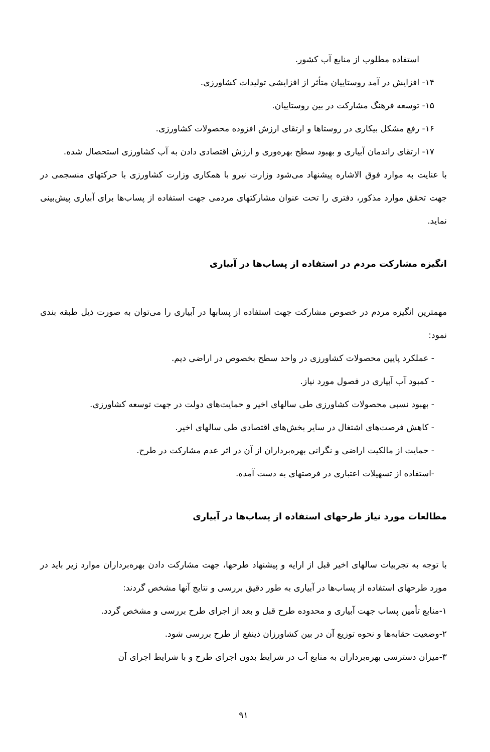استفاده مطلوب از منابع آب کشور.
۱۴- افزایش در آمد روستاییان متأثر از افزایشی تولیدات کشاورزی.
۱۵- توسعه فرهنگ مشارکت در بین روستاییان.
۱۶- رفع مشکل بیکاری در روستاها و ارتقای ارزش افزوده محصولات کشاورزی.
۱۷- ارتقای راندمان آبیاری و بهبود سطح بهره‌وری و ارزش اقتصادی دادن به آب کشاورزی استحصال شده.
با عنایت به موارد فوق الاشاره پیشنهاد می‌شود وزارت نیرو با همکاری وزارت کشاورزی با حرکتهای منسجمی در جهت تحقق موارد مذکور، دفتری را تحت عنوان مشارکتهای مردمی جهت استفاده از پساب‌ها برای آبیاری پیش‌بینی نماید.
انگیزه مشارکت مردم در استفاده از پساب‌ها در آبیاری
مهمترین انگیزه مردم در خصوص مشارکت جهت استفاده از پسابها در آبیاری را می‌توان به صورت ذیل طبقه بندی نمود:
- عملکرد پایین محصولات کشاورزی در واحد سطح بخصوص در اراضی دیم.
- کمبود آب آبیاری در فصول مورد نیاز.
- بهبود نسبی محصولات کشاورزی طی سالهای اخیر و حمایت‌های دولت در جهت توسعه کشاورزی.
- کاهش فرصت‌های اشتغال در سایر بخش‌های اقتصادی طی سالهای اخیر.
- حمایت از مالکیت اراضی و نگرانی بهره‌برداران از آن در اثر عدم مشارکت در طرح.
-استفاده از تسهیلات اعتباری در فرصتهای به دست آمده.
مطالعات مورد نیاز طرحهای استفاده از پساب‌ها در آبیاری
با توجه به تجربیات سالهای اخیر قبل از ارایه و پیشنهاد طرحها، جهت مشارکت دادن بهره‌برداران موارد زیر باید در مورد طرحهای استفاده از پساب‌ها در آبیاری به طور دقیق بررسی و نتایج آنها مشخص گردند:
۱-منابع تأمین پساب جهت آبیاری و محدوده طرح قبل و بعد از اجرای طرح بررسی و مشخص گردد.
۲-وضعیت حقابه‌ها و نحوه توزیع آن در بین کشاورزان ذینفع از طرح بررسی شود.
۳-میزان دسترسی بهره‌برداران به منابع آب در شرایط بدون اجرای طرح و با شرایط اجرای آن
۹۱